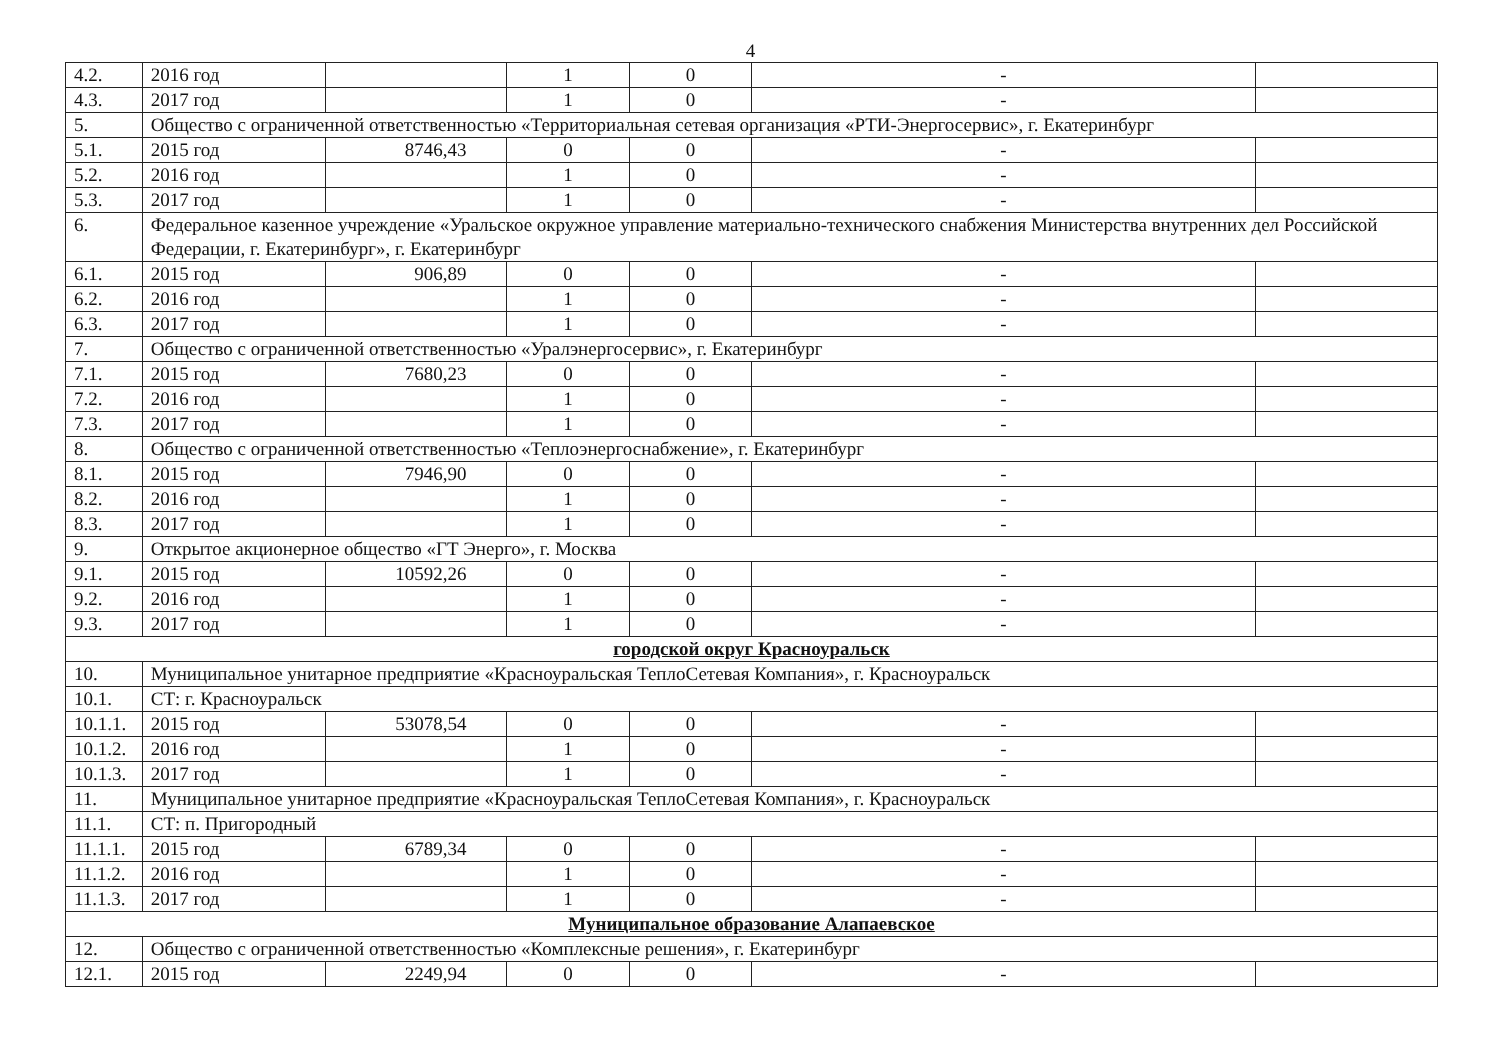4
| 4.2. | 2016 год | | 1 | 0 | - | |
| 4.3. | 2017 год | | 1 | 0 | - | |
| 5. | Общество с ограниченной ответственностью «Территориальная сетевая организация «РТИ-Энергосервис», г. Екатеринбург | | | | | |
| 5.1. | 2015 год | 8746,43 | 0 | 0 | - | |
| 5.2. | 2016 год | | 1 | 0 | - | |
| 5.3. | 2017 год | | 1 | 0 | - | |
| 6. | Федеральное казенное учреждение «Уральское окружное управление материально-технического снабжения Министерства внутренних дел Российской Федерации, г. Екатеринбург», г. Екатеринбург | | | | | |
| 6.1. | 2015 год | 906,89 | 0 | 0 | - | |
| 6.2. | 2016 год | | 1 | 0 | - | |
| 6.3. | 2017 год | | 1 | 0 | - | |
| 7. | Общество с ограниченной ответственностью «Уралэнергосервис», г. Екатеринбург | | | | | |
| 7.1. | 2015 год | 7680,23 | 0 | 0 | - | |
| 7.2. | 2016 год | | 1 | 0 | - | |
| 7.3. | 2017 год | | 1 | 0 | - | |
| 8. | Общество с ограниченной ответственностью «Теплоэнергоснабжение», г. Екатеринбург | | | | | |
| 8.1. | 2015 год | 7946,90 | 0 | 0 | - | |
| 8.2. | 2016 год | | 1 | 0 | - | |
| 8.3. | 2017 год | | 1 | 0 | - | |
| 9. | Открытое акционерное общество «ГТ Энерго», г. Москва | | | | | |
| 9.1. | 2015 год | 10592,26 | 0 | 0 | - | |
| 9.2. | 2016 год | | 1 | 0 | - | |
| 9.3. | 2017 год | | 1 | 0 | - | |
| городской округ Красноуральск | | | | | | |
| 10. | Муниципальное унитарное предприятие «Красноуральская ТеплоСетевая Компания», г. Красноуральск | | | | | |
| 10.1. | СТ: г. Красноуральск | | | | | |
| 10.1.1. | 2015 год | 53078,54 | 0 | 0 | - | |
| 10.1.2. | 2016 год | | 1 | 0 | - | |
| 10.1.3. | 2017 год | | 1 | 0 | - | |
| 11. | Муниципальное унитарное предприятие «Красноуральская ТеплоСетевая Компания», г. Красноуральск | | | | | |
| 11.1. | СТ: п. Пригородный | | | | | |
| 11.1.1. | 2015 год | 6789,34 | 0 | 0 | - | |
| 11.1.2. | 2016 год | | 1 | 0 | - | |
| 11.1.3. | 2017 год | | 1 | 0 | - | |
| Муниципальное образование Алапаевское | | | | | | |
| 12. | Общество с ограниченной ответственностью «Комплексные решения», г. Екатеринбург | | | | | |
| 12.1. | 2015 год | 2249,94 | 0 | 0 | - | |